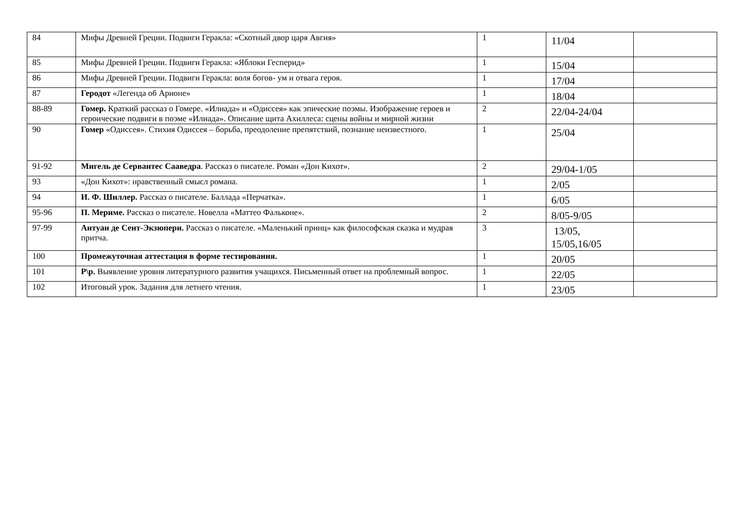| 84 | Мифы Древней Греции. Подвиги Геракла: «Скотный двор царя Авгия» | 1 | 11/04 | |
| 85 | Мифы Древней Греции. Подвиги Геракла: «Яблоки Гесперид» | 1 | 15/04 | |
| 86 | Мифы Древней Греции. Подвиги Геракла: воля богов- ум и отвага героя. | 1 | 17/04 | |
| 87 | Геродот «Легенда об Арионе» | 1 | 18/04 | |
| 88-89 | Гомер. Краткий рассказ о Гомере. «Илиада» и «Одиссея» как эпические поэмы. Изображение героев и героические подвиги в поэме «Илиада». Описание щита Ахиллеса: сцены войны и мирной жизни | 2 | 22/04-24/04 | |
| 90 | Гомер «Одиссея». Стихия Одиссея – борьба, преодоление препятствий, познание неизвестного. | 1 | 25/04 | |
| 91-92 | Мигель де Сервантес Сааведра . Рассказ о писателе. Роман «Дон Кихот». | 2 | 29/04-1/05 | |
| 93 | «Дон Кихот»: нравственный смысл романа. | 1 | 2/05 | |
| 94 | И. Ф. Шиллер. Рассказ о писателе. Баллада «Перчатка». | 1 | 6/05 | |
| 95-96 | П. Мериме. Рассказ о писателе. Новелла «Маттео Фальконе». | 2 | 8/05-9/05 | |
| 97-99 | Антуан де Сент-Экзюпери. Рассказ о писателе. «Маленький принц» как философская сказка и мудрая притча. | 3 | 13/05, 15/05,16/05 | |
| 100 | Промежуточная аттестация в форме тестирования. | 1 | 20/05 | |
| 101 | Р\р. Выявление уровня литературного развития учащихся. Письменный ответ на проблемный вопрос. | 1 | 22/05 | |
| 102 | Итоговый урок. Задания для летнего чтения. | 1 | 23/05 | |